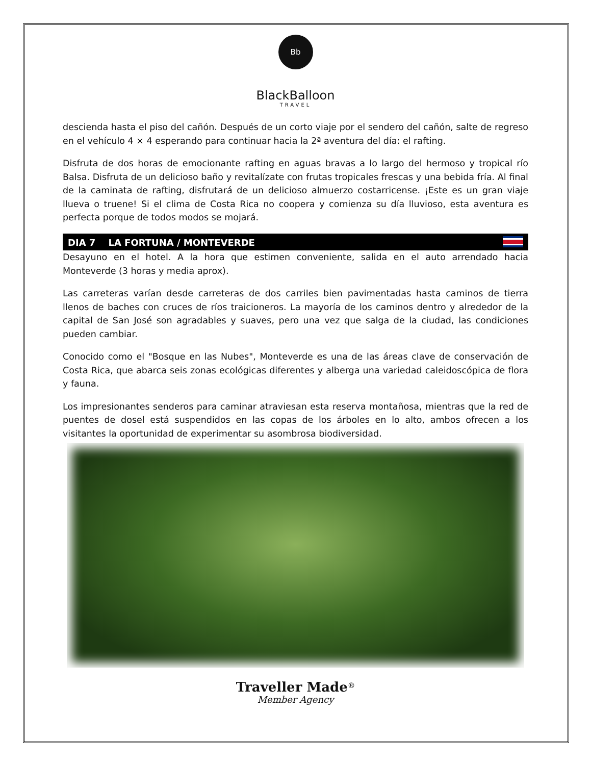Bb
BlackBalloon
TRAVEL
descienda hasta el piso del cañón. Después de un corto viaje por el sendero del cañón, salte de regreso en el vehículo 4 × 4 esperando para continuar hacia la 2ª aventura del día: el rafting.
Disfruta de dos horas de emocionante rafting en aguas bravas a lo largo del hermoso y tropical río Balsa. Disfruta de un delicioso baño y revitalízate con frutas tropicales frescas y una bebida fría. Al final de la caminata de rafting, disfrutará de un delicioso almuerzo costarricense. ¡Este es un gran viaje llueva o truene! Si el clima de Costa Rica no coopera y comienza su día lluvioso, esta aventura es perfecta porque de todos modos se mojará.
DIA 7 LA FORTUNA / MONTEVERDE
Desayuno en el hotel. A la hora que estimen conveniente, salida en el auto arrendado hacia Monteverde (3 horas y media aprox).
Las carreteras varían desde carreteras de dos carriles bien pavimentadas hasta caminos de tierra llenos de baches con cruces de ríos traicioneros. La mayoría de los caminos dentro y alrededor de la capital de San José son agradables y suaves, pero una vez que salga de la ciudad, las condiciones pueden cambiar.
Conocido como el "Bosque en las Nubes", Monteverde es una de las áreas clave de conservación de Costa Rica, que abarca seis zonas ecológicas diferentes y alberga una variedad caleidoscópica de flora y fauna.
Los impresionantes senderos para caminar atraviesan esta reserva montañosa, mientras que la red de puentes de dosel está suspendidos en las copas de los árboles en lo alto, ambos ofrecen a los visitantes la oportunidad de experimentar su asombrosa biodiversidad.
Traveller Made<sup>®</sup>
Member Agency